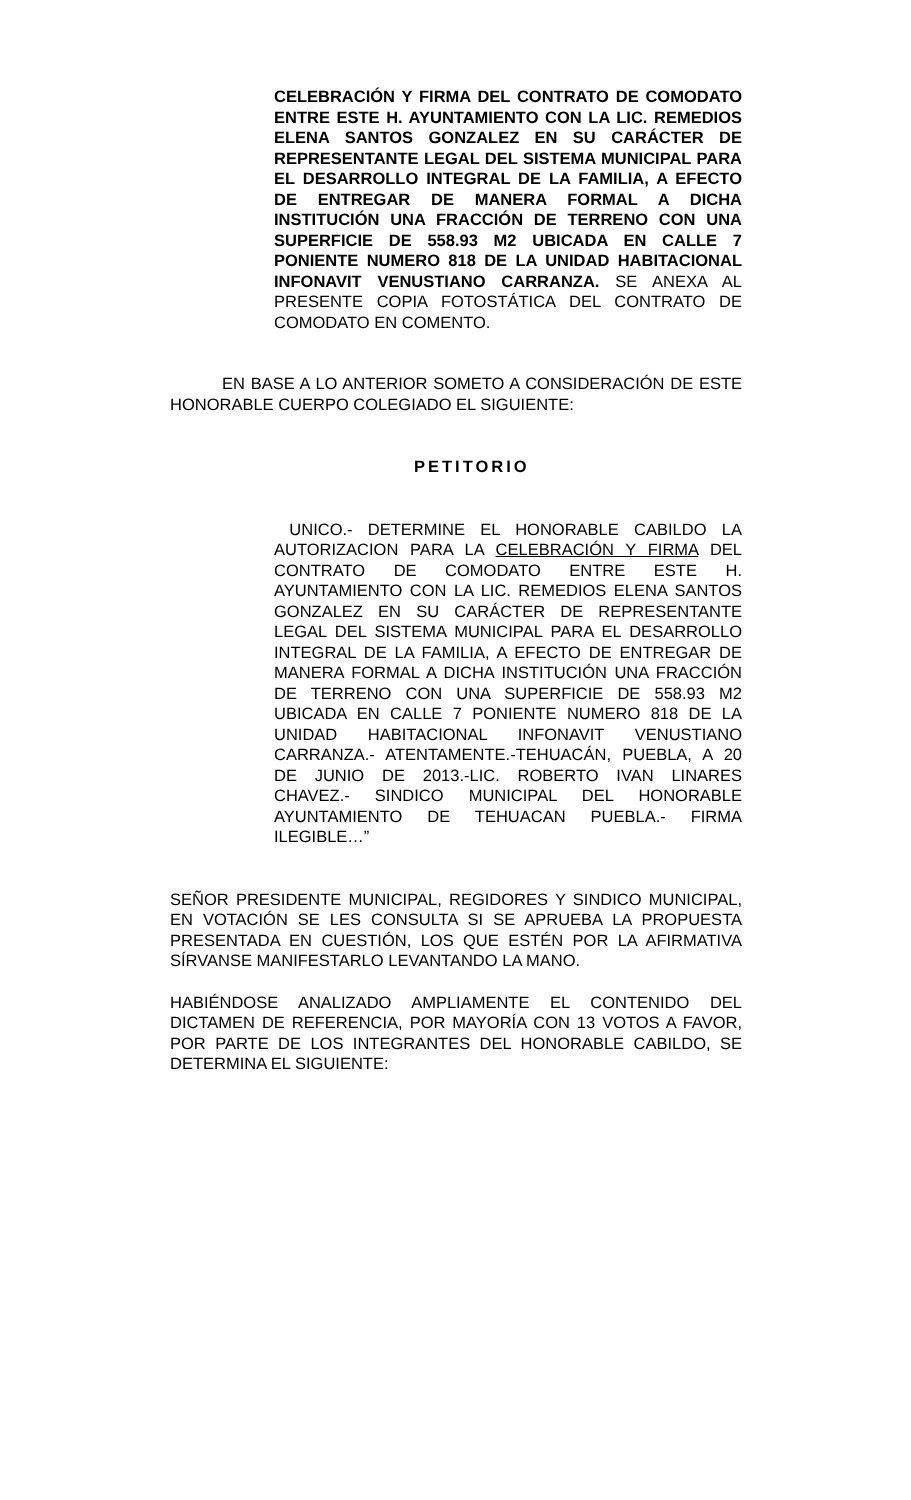CELEBRACIÓN Y FIRMA DEL CONTRATO DE COMODATO ENTRE ESTE H. AYUNTAMIENTO CON LA LIC. REMEDIOS ELENA SANTOS GONZALEZ EN SU CARÁCTER DE REPRESENTANTE LEGAL DEL SISTEMA MUNICIPAL PARA EL DESARROLLO INTEGRAL DE LA FAMILIA, A EFECTO DE ENTREGAR DE MANERA FORMAL A DICHA INSTITUCIÓN UNA FRACCIÓN DE TERRENO CON UNA SUPERFICIE DE 558.93 M2 UBICADA EN CALLE 7 PONIENTE NUMERO 818 DE LA UNIDAD HABITACIONAL INFONAVIT VENUSTIANO CARRANZA. SE ANEXA AL PRESENTE COPIA FOTOSTÁTICA DEL CONTRATO DE COMODATO EN COMENTO.
EN BASE A LO ANTERIOR SOMETO A CONSIDERACIÓN DE ESTE HONORABLE CUERPO COLEGIADO EL SIGUIENTE:
PETITORIO
UNICO.- DETERMINE EL HONORABLE CABILDO LA AUTORIZACION PARA LA CELEBRACIÓN Y FIRMA DEL CONTRATO DE COMODATO ENTRE ESTE H. AYUNTAMIENTO CON LA LIC. REMEDIOS ELENA SANTOS GONZALEZ EN SU CARÁCTER DE REPRESENTANTE LEGAL DEL SISTEMA MUNICIPAL PARA EL DESARROLLO INTEGRAL DE LA FAMILIA, A EFECTO DE ENTREGAR DE MANERA FORMAL A DICHA INSTITUCIÓN UNA FRACCIÓN DE TERRENO CON UNA SUPERFICIE DE 558.93 M2 UBICADA EN CALLE 7 PONIENTE NUMERO 818 DE LA UNIDAD HABITACIONAL INFONAVIT VENUSTIANO CARRANZA.- ATENTAMENTE.-TEHUACÁN, PUEBLA, A 20 DE JUNIO DE 2013.-LIC. ROBERTO IVAN LINARES CHAVEZ.- SINDICO MUNICIPAL DEL HONORABLE AYUNTAMIENTO DE TEHUACAN PUEBLA.- FIRMA ILEGIBLE…”
SEÑOR PRESIDENTE MUNICIPAL, REGIDORES Y SINDICO MUNICIPAL, EN VOTACIÓN SE LES CONSULTA SI SE APRUEBA LA PROPUESTA PRESENTADA EN CUESTIÓN, LOS QUE ESTÉN POR LA AFIRMATIVA SÍRVANSE MANIFESTARLO LEVANTANDO LA MANO.
HABIÉNDOSE ANALIZADO AMPLIAMENTE EL CONTENIDO DEL DICTAMEN DE REFERENCIA, POR MAYORÍA CON 13 VOTOS A FAVOR, POR PARTE DE LOS INTEGRANTES DEL HONORABLE CABILDO, SE DETERMINA EL SIGUIENTE: